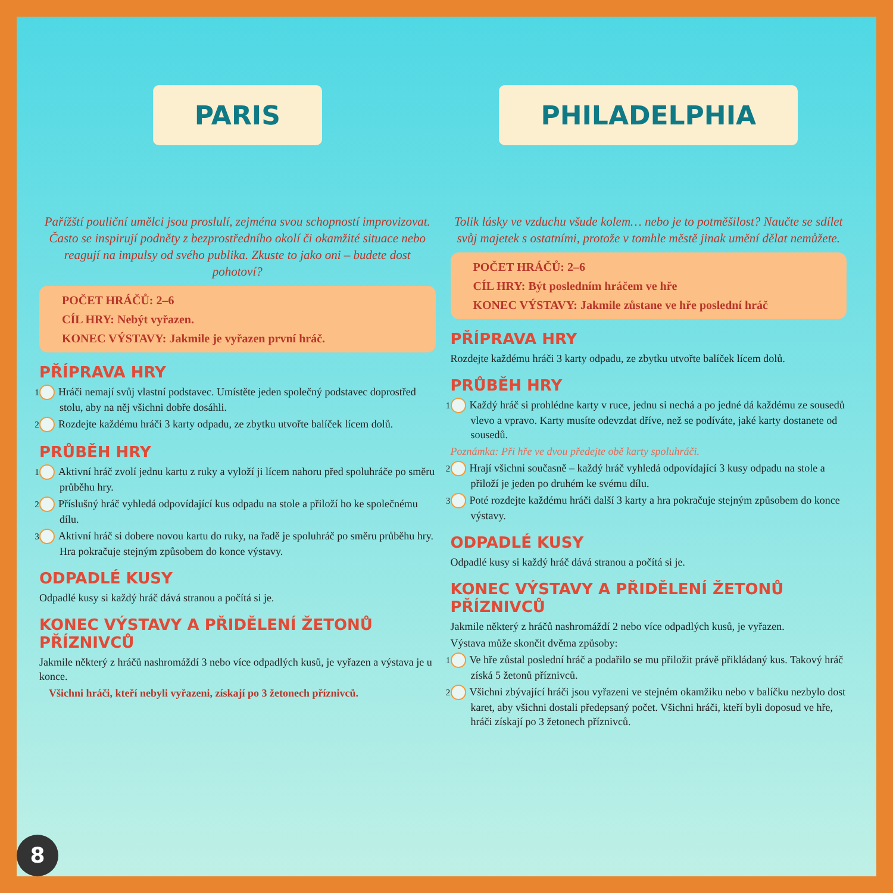PARIS
Pařížští pouliční umělci jsou proslulí, zejména svou schopností improvizovat. Často se inspirují podněty z bezprostředního okolí či okamžité situace nebo reagují na impulsy od svého publika. Zkuste to jako oni – budete dost pohotoví?
POČET HRÁČŮ: 2–6
CÍL HRY: Nebýt vyřazen.
KONEC VÝSTAVY: Jakmile je vyřazen první hráč.
PŘÍPRAVA HRY
1 Hráči nemají svůj vlastní podstavec. Umístěte jeden společný podstavec doprostřed stolu, aby na něj všichni dobře dosáhli.
2 Rozdejte každému hráči 3 karty odpadu, ze zbytku utvořte balíček lícem dolů.
PRŮBĚH HRY
1 Aktivní hráč zvolí jednu kartu z ruky a vyloží ji lícem nahoru před spoluhráče po směru průběhu hry.
2 Příslušný hráč vyhledá odpovídající kus odpadu na stole a přiloží ho ke společnému dílu.
3 Aktivní hráč si dobere novou kartu do ruky, na řadě je spoluhráč po směru průběhu hry. Hra pokračuje stejným způsobem do konce výstavy.
ODPADLÉ KUSY
Odpadlé kusy si každý hráč dává stranou a počítá si je.
KONEC VÝSTAVY A PŘIDĚLENÍ ŽETONŮ PŘÍZNIVCŮ
Jakmile některý z hráčů nashromáždí 3 nebo více odpadlých kusů, je vyřazen a výstava je u konce.
Všichni hráči, kteří nebyli vyřazeni, získají po 3 žetonech příznivců.
PHILADELPHIA
Tolik lásky ve vzduchu všude kolem… nebo je to potměšilost? Naučte se sdílet svůj majetek s ostatními, protože v tomhle městě jinak umění dělat nemůžete.
POČET HRÁČŮ: 2–6
CÍL HRY: Být posledním hráčem ve hře
KONEC VÝSTAVY: Jakmile zůstane ve hře poslední hráč
PŘÍPRAVA HRY
Rozdejte každému hráči 3 karty odpadu, ze zbytku utvořte balíček lícem dolů.
PRŮBĚH HRY
1 Každý hráč si prohlédne karty v ruce, jednu si nechá a po jedné dá každému ze sousedů vlevo a vpravo. Karty musíte odevzdat dříve, než se podíváte, jaké karty dostanete od sousedů.
Poznámka: Při hře ve dvou předejte obě karty spoluhráči.
2 Hrají všichni současně – každý hráč vyhledá odpovídající 3 kusy odpadu na stole a přiloží je jeden po druhém ke svému dílu.
3 Poté rozdejte každému hráči další 3 karty a hra pokračuje stejným způsobem do konce výstavy.
ODPADLÉ KUSY
Odpadlé kusy si každý hráč dává stranou a počítá si je.
KONEC VÝSTAVY A PŘIDĚLENÍ ŽETONŮ PŘÍZNIVCŮ
Jakmile některý z hráčů nashromáždí 2 nebo více odpadlých kusů, je vyřazen.
Výstava může skončit dvěma způsoby:
1 Ve hře zůstal poslední hráč a podařilo se mu přiložit právě přikládaný kus. Takový hráč získá 5 žetonů příznivců.
2 Všichni zbývající hráči jsou vyřazeni ve stejném okamžiku nebo v balíčku nezbylo dost karet, aby všichni dostali předepsaný počet. Všichni hráči, kteří byli doposud ve hře, hráči získají po 3 žetonech příznivců.
8